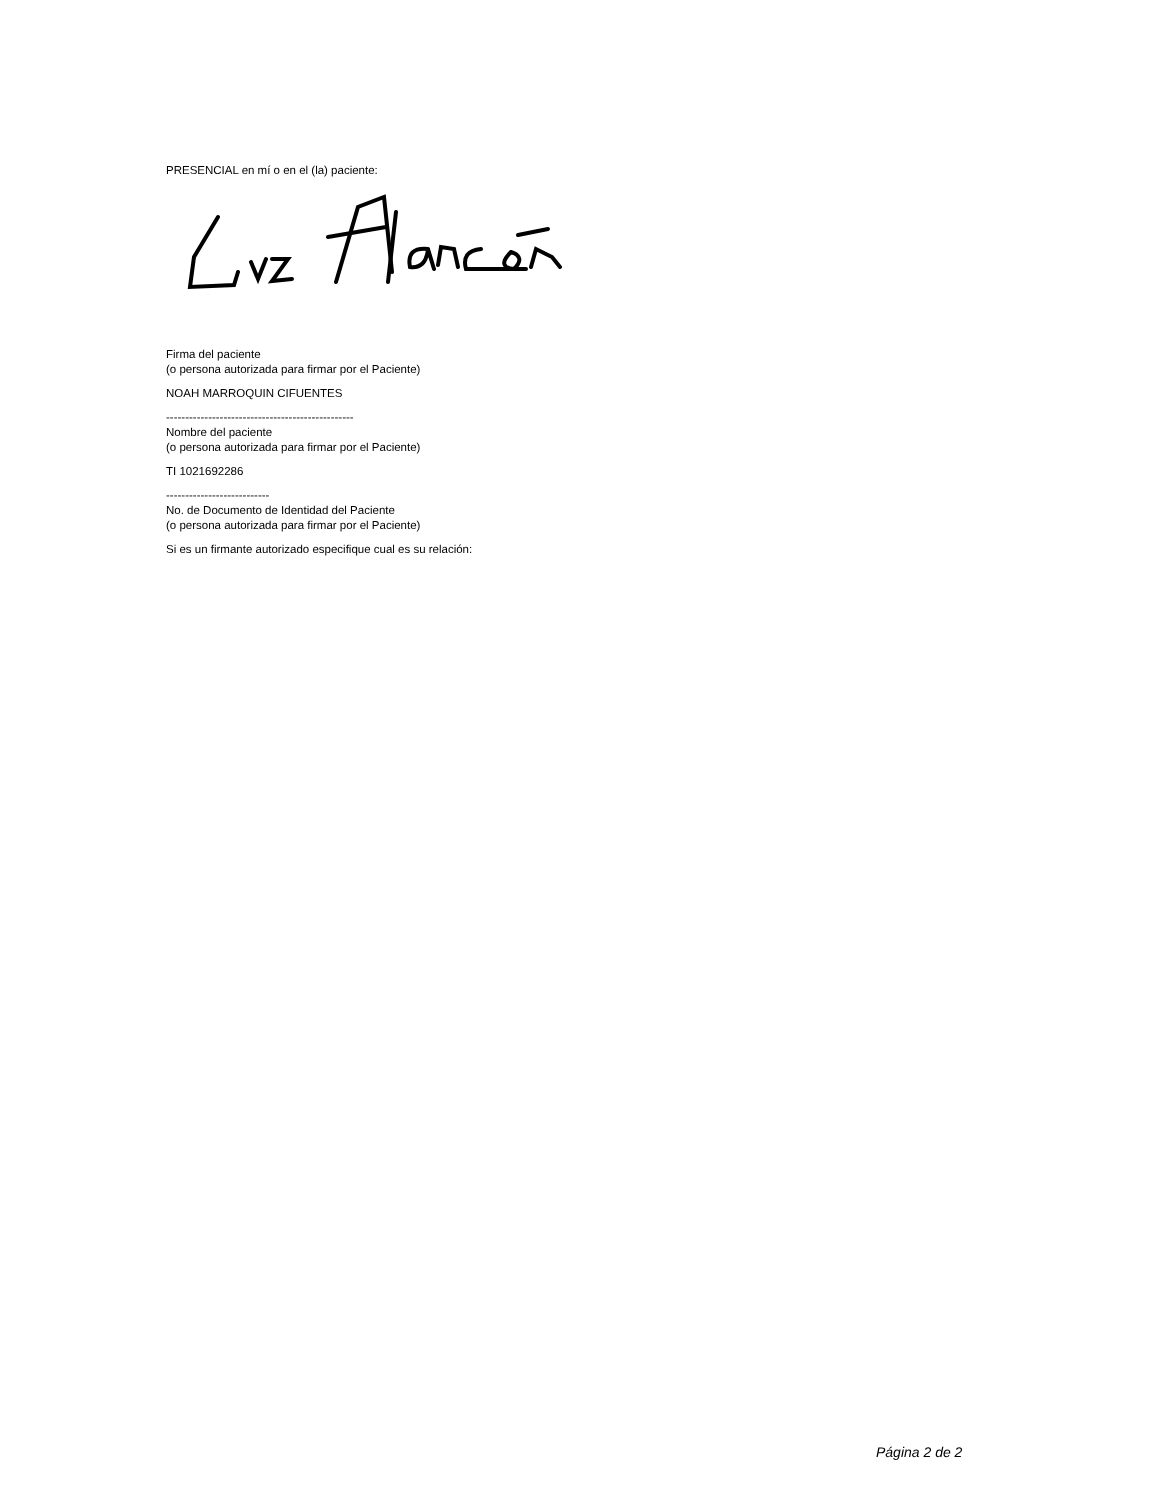PRESENCIAL en mí o en el (la) paciente:
Firma del paciente
(o persona autorizada para firmar por el Paciente)
NOAH MARROQUIN CIFUENTES
-------------------------------------------------
Nombre del paciente
(o persona autorizada para firmar por el Paciente)
TI 1021692286
---------------------------
No. de Documento de Identidad del Paciente
(o persona autorizada para firmar por el Paciente)
Si es un firmante autorizado especifique cual es su relación:
Página 2 de 2